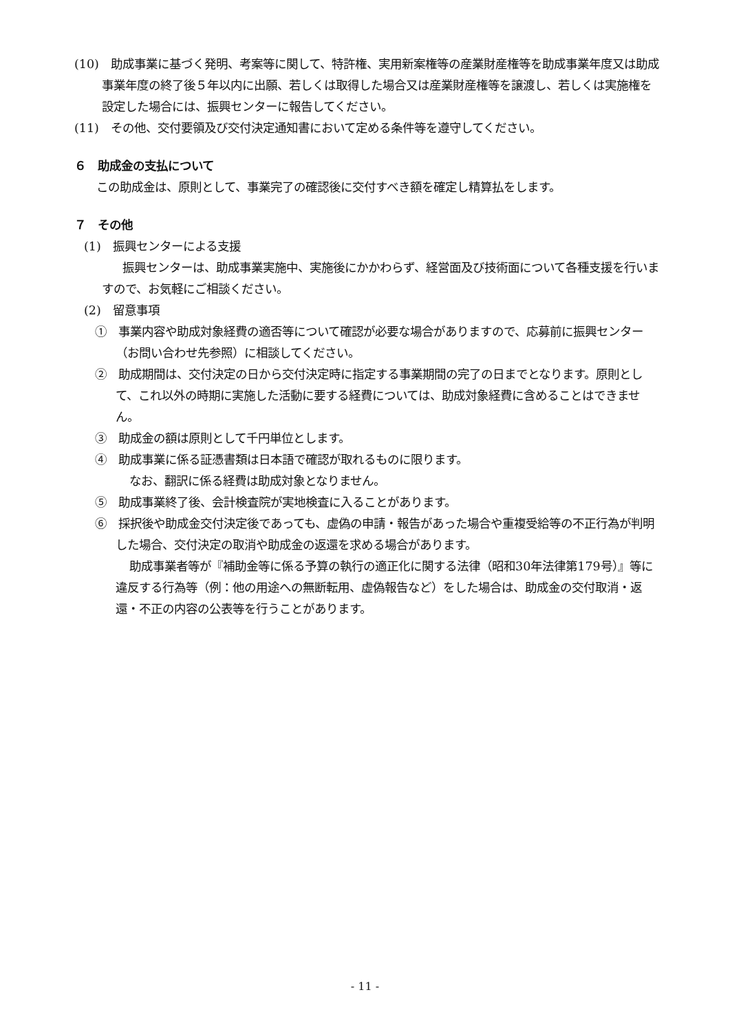(10)　助成事業に基づく発明、考案等に関して、特許権、実用新案権等の産業財産権等を助成事業年度又は助成事業年度の終了後５年以内に出願、若しくは取得した場合又は産業財産権等を譲渡し、若しくは実施権を設定した場合には、振興センターに報告してください。
(11)　その他、交付要領及び交付決定通知書において定める条件等を遵守してください。
６　助成金の支払について
この助成金は、原則として、事業完了の確認後に交付すべき額を確定し精算払をします。
７　その他
(1)　振興センターによる支援
振興センターは、助成事業実施中、実施後にかかわらず、経営面及び技術面について各種支援を行いますので、お気軽にご相談ください。
(2)　留意事項
①　事業内容や助成対象経費の適否等について確認が必要な場合がありますので、応募前に振興センター（お問い合わせ先参照）に相談してください。
②　助成期間は、交付決定の日から交付決定時に指定する事業期間の完了の日までとなります。原則として、これ以外の時期に実施した活動に要する経費については、助成対象経費に含めることはできません。
③　助成金の額は原則として千円単位とします。
④　助成事業に係る証憑書類は日本語で確認が取れるものに限ります。
なお、翻訳に係る経費は助成対象となりません。
⑤　助成事業終了後、会計検査院が実地検査に入ることがあります。
⑥　採択後や助成金交付決定後であっても、虚偽の申請・報告があった場合や重複受給等の不正行為が判明した場合、交付決定の取消や助成金の返還を求める場合があります。
助成事業者等が『補助金等に係る予算の執行の適正化に関する法律（昭和30年法律第179号）』等に違反する行為等（例：他の用途への無断転用、虚偽報告など）をした場合は、助成金の交付取消・返還・不正の内容の公表等を行うことがあります。
- 11 -